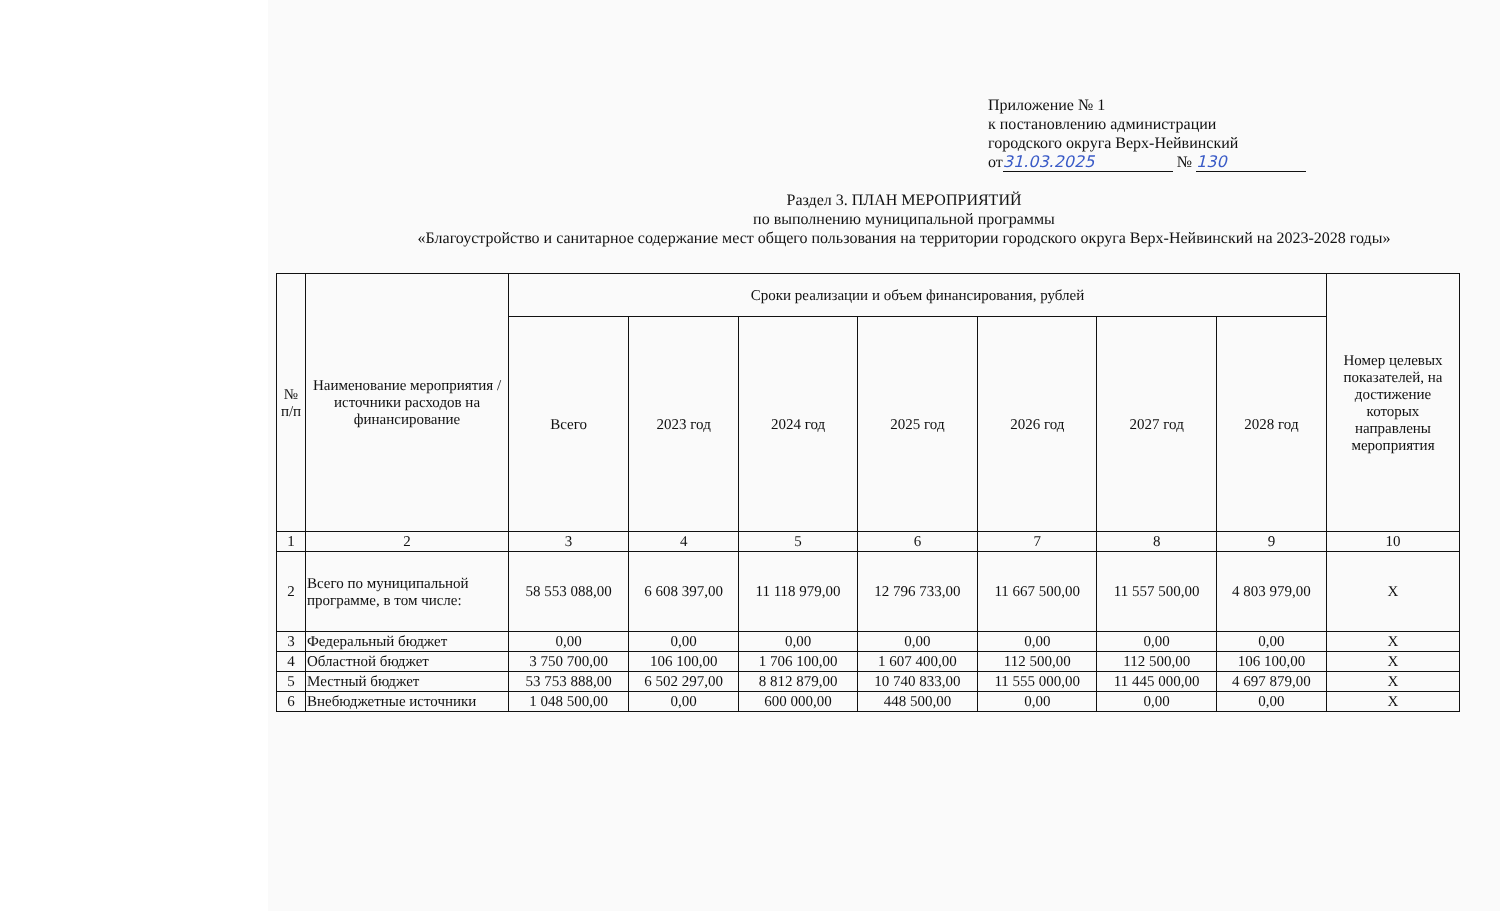Приложение № 1
к постановлению администрации
городского округа Верх-Нейвинский
от 31.03.2025 № 130
Раздел 3. ПЛАН МЕРОПРИЯТИЙ
по выполнению муниципальной программы
«Благоустройство и санитарное содержание мест общего пользования на территории городского округа Верх-Нейвинский на 2023-2028 годы»
| № п/п | Наименование мероприятия / источники расходов на финансирование | Сроки реализации и объем финансирования, рублей | | | | | | | Номер целевых показателей, на достижение которых направлены мероприятия |
| --- | --- | --- | --- | --- | --- | --- | --- | --- | --- |
| | | Всего | 2023 год | 2024 год | 2025 год | 2026 год | 2027 год | 2028 год | |
| 1 | 2 | 3 | 4 | 5 | 6 | 7 | 8 | 9 | 10 |
| 2 | Всего по муниципальной программе, в том числе: | 58 553 088,00 | 6 608 397,00 | 11 118 979,00 | 12 796 733,00 | 11 667 500,00 | 11 557 500,00 | 4 803 979,00 | Х |
| 3 | Федеральный бюджет | 0,00 | 0,00 | 0,00 | 0,00 | 0,00 | 0,00 | 0,00 | Х |
| 4 | Областной бюджет | 3 750 700,00 | 106 100,00 | 1 706 100,00 | 1 607 400,00 | 112 500,00 | 112 500,00 | 106 100,00 | Х |
| 5 | Местный бюджет | 53 753 888,00 | 6 502 297,00 | 8 812 879,00 | 10 740 833,00 | 11 555 000,00 | 11 445 000,00 | 4 697 879,00 | Х |
| 6 | Внебюджетные источники | 1 048 500,00 | 0,00 | 600 000,00 | 448 500,00 | 0,00 | 0,00 | 0,00 | Х |